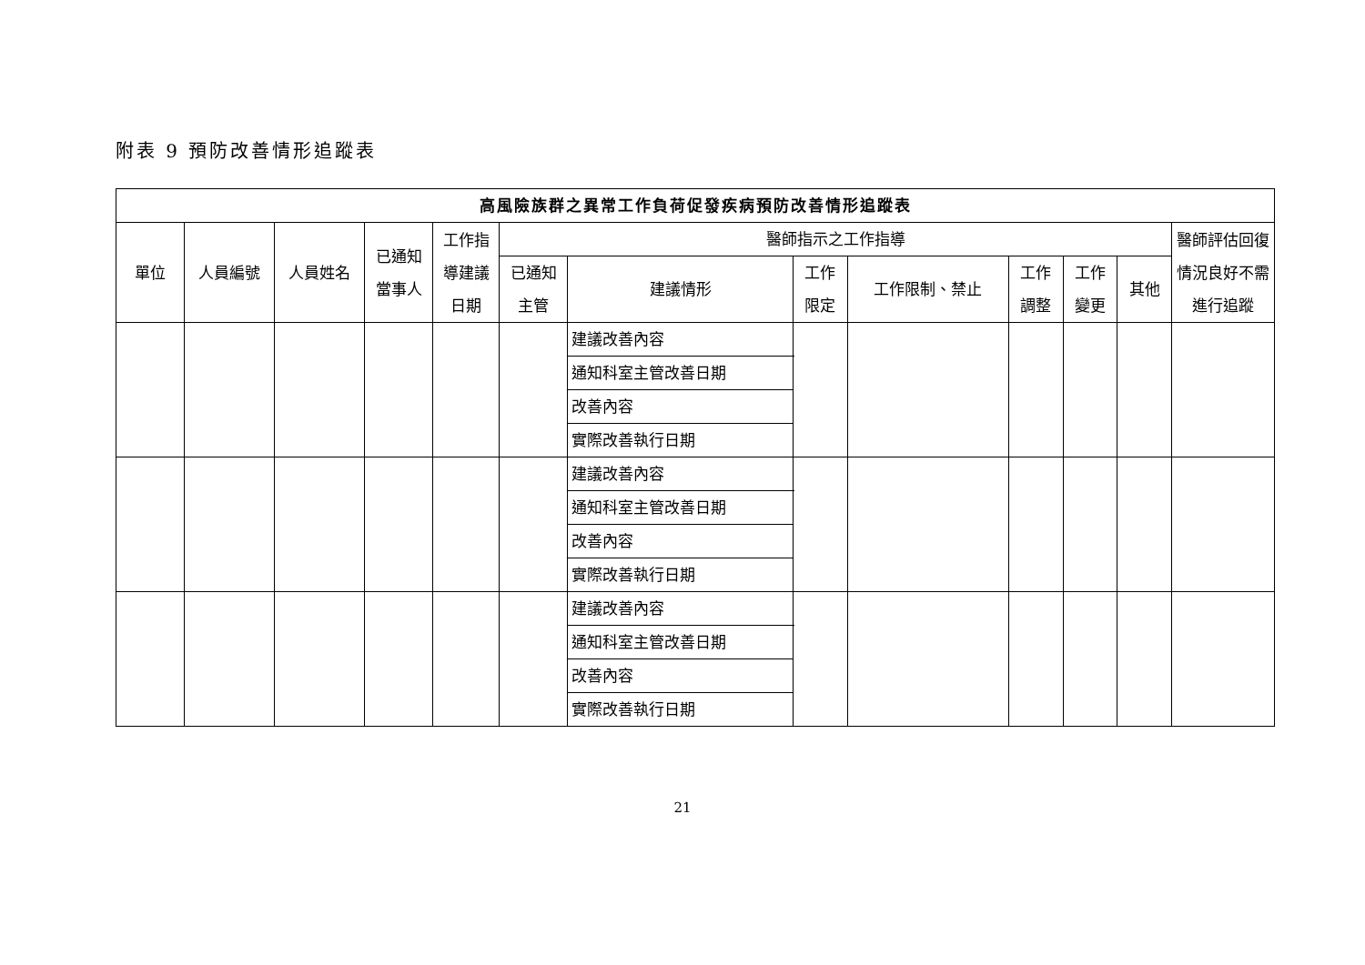附表 9 預防改善情形追蹤表
| 高風險族群之異常工作負荷促發疾病預防改善情形追蹤表 | | | | | | | | | | | | |
| --- | --- | --- | --- | --- | --- | --- | --- | --- | --- | --- | --- | --- |
| 單位 | 人員編號 | 人員姓名 | 已通知當事人 | 工作指導建議日期 | 醫師指示之工作指導 | | | | | | | 醫師評估回復情況良好不需進行追蹤 |
| | | | | | 已通知主管 | 建議情形 | 工作 限定 | 工作限制、禁止 | 工作 調整 | 工作 變更 | 其他 | |
| | | | | | | 建議改善內容 | | | | | | |
| | | | | | | 通知科室主管改善日期 | | | | | | |
| | | | | | | 改善內容 | | | | | | |
| | | | | | | 實際改善執行日期 | | | | | | |
| | | | | | | 建議改善內容 | | | | | | |
| | | | | | | 通知科室主管改善日期 | | | | | | |
| | | | | | | 改善內容 | | | | | | |
| | | | | | | 實際改善執行日期 | | | | | | |
| | | | | | | 建議改善內容 | | | | | | |
| | | | | | | 通知科室主管改善日期 | | | | | | |
| | | | | | | 改善內容 | | | | | | |
| | | | | | | 實際改善執行日期 | | | | | | |
21